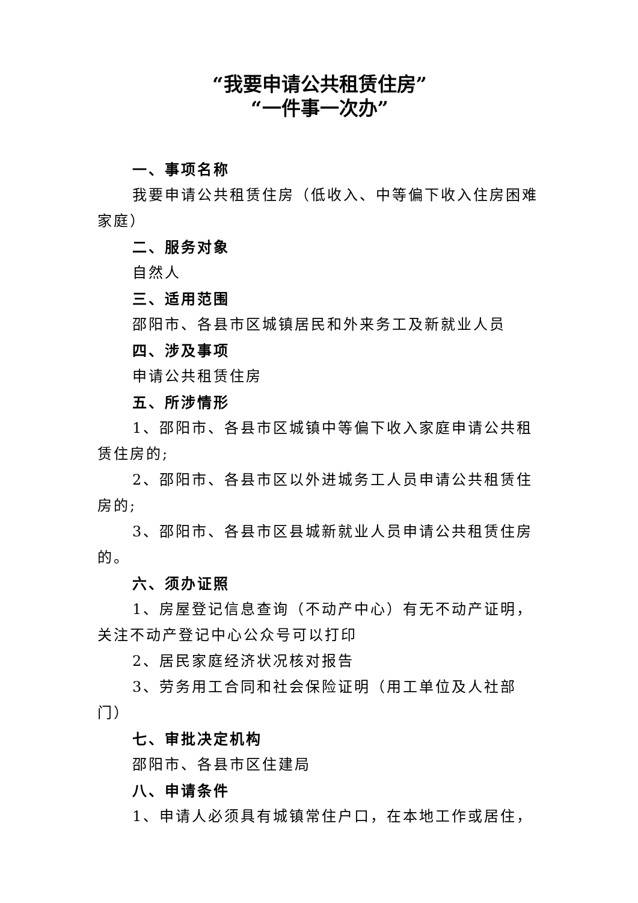“我要申请公共租赁住房”
“一件事一次办”
一、事项名称
我要申请公共租赁住房（低收入、中等偏下收入住房困难家庭）
二、服务对象
自然人
三、适用范围
邵阳市、各县市区城镇居民和外来务工及新就业人员
四、涉及事项
申请公共租赁住房
五、所涉情形
1、邵阳市、各县市区城镇中等偏下收入家庭申请公共租赁住房的;
2、邵阳市、各县市区以外进城务工人员申请公共租赁住房的;
3、邵阳市、各县市区县城新就业人员申请公共租赁住房的。
六、须办证照
1、房屋登记信息查询（不动产中心）有无不动产证明，关注不动产登记中心公众号可以打印
2、居民家庭经济状况核对报告
3、劳务用工合同和社会保险证明（用工单位及人社部门）
七、审批决定机构
邵阳市、各县市区住建局
八、申请条件
1、申请人必须具有城镇常住户口，在本地工作或居住，